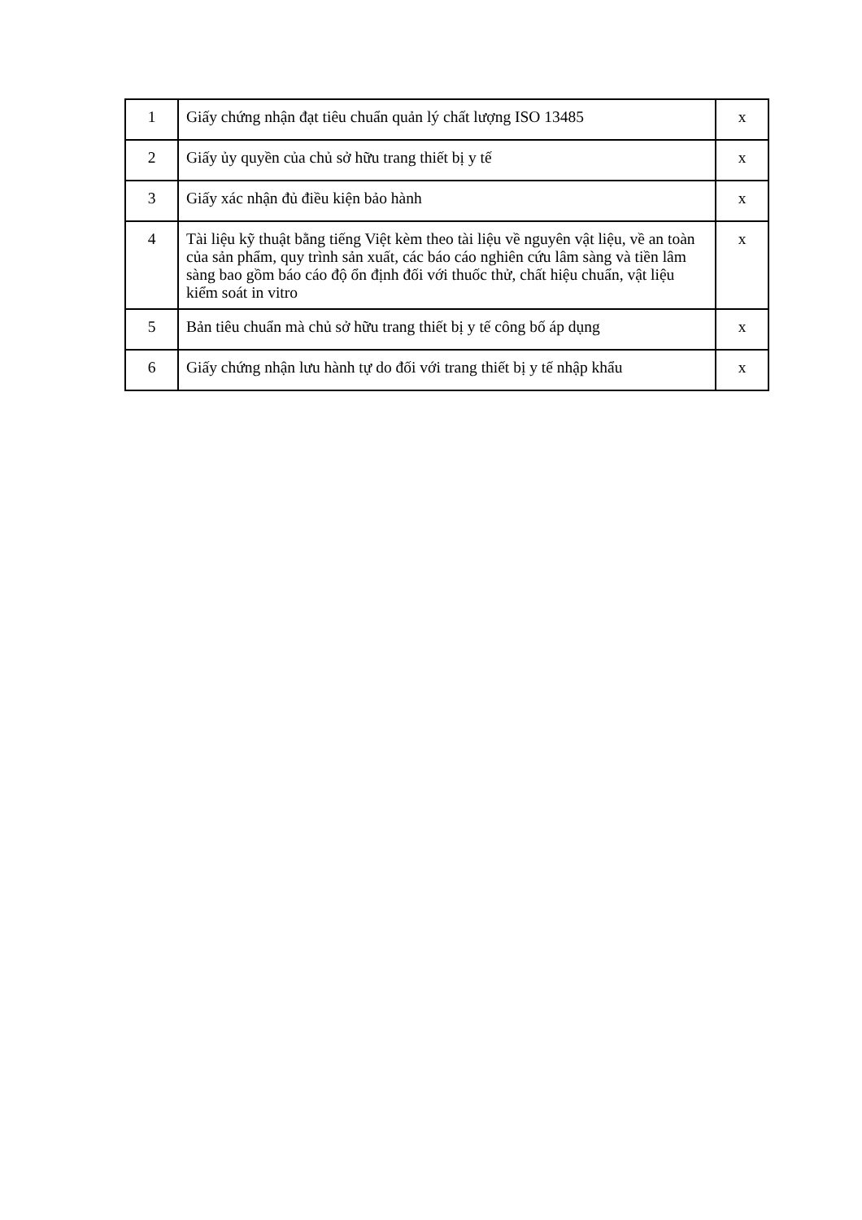| 1 | Giấy chứng nhận đạt tiêu chuẩn quản lý chất lượng ISO 13485 | x |
| 2 | Giấy ủy quyền của chủ sở hữu trang thiết bị y tế | x |
| 3 | Giấy xác nhận đủ điều kiện bảo hành | x |
| 4 | Tài liệu kỹ thuật bằng tiếng Việt kèm theo tài liệu về nguyên vật liệu, về an toàn của sản phẩm, quy trình sản xuất, các báo cáo nghiên cứu lâm sàng và tiền lâm sàng bao gồm báo cáo độ ổn định đối với thuốc thử, chất hiệu chuẩn, vật liệu kiểm soát in vitro | x |
| 5 | Bản tiêu chuẩn mà chủ sở hữu trang thiết bị y tế công bố áp dụng | x |
| 6 | Giấy chứng nhận lưu hành tự do đối với trang thiết bị y tế nhập khẩu | x |